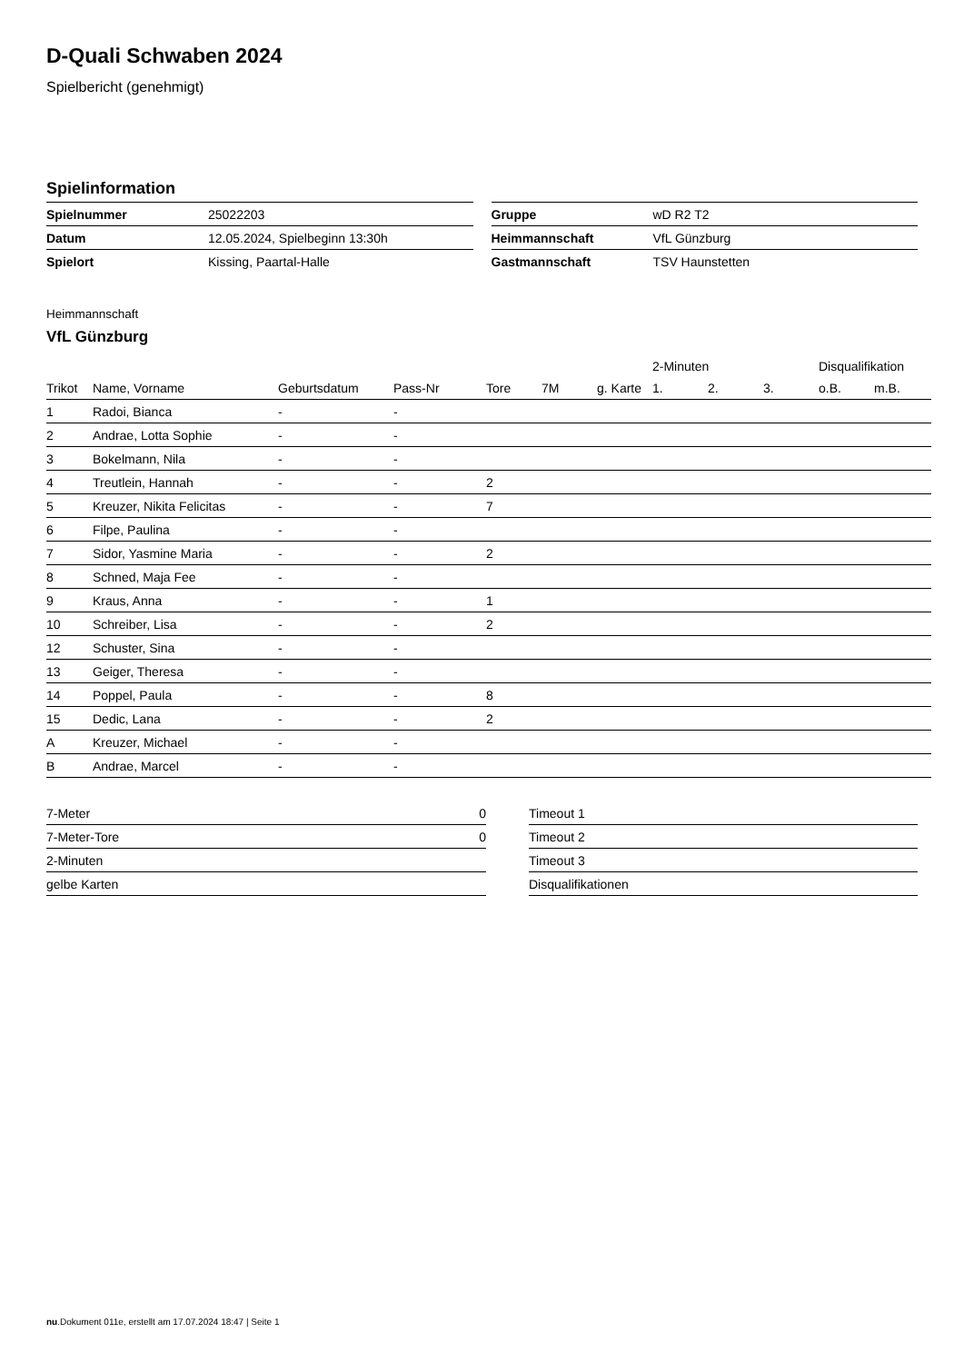D-Quali Schwaben 2024
Spielbericht (genehmigt)
Spielinformation
| Spielnummer | 25022203 |
| Datum | 12.05.2024, Spielbeginn 13:30h |
| Spielort | Kissing, Paartal-Halle |
| Gruppe | wD R2 T2 |
| Heimmannschaft | VfL Günzburg |
| Gastmannschaft | TSV Haunstetten |
Heimmannschaft
VfL Günzburg
| | | | | | | | 2-Minuten | | | Disqualifikation | |
| --- | --- | --- | --- | --- | --- | --- | --- | --- | --- | --- | --- |
| Trikot | Name, Vorname | Geburtsdatum | Pass-Nr | Tore | 7M | g. Karte | 1. | 2. | 3. | o.B. | m.B. |
| 1 | Radoi, Bianca | - | - | | | | | | | | |
| 2 | Andrae, Lotta Sophie | - | - | | | | | | | | |
| 3 | Bokelmann, Nila | - | - | | | | | | | | |
| 4 | Treutlein, Hannah | - | - | 2 | | | | | | | |
| 5 | Kreuzer, Nikita Felicitas | - | - | 7 | | | | | | | |
| 6 | Filpe, Paulina | - | - | | | | | | | | |
| 7 | Sidor, Yasmine Maria | - | - | 2 | | | | | | | |
| 8 | Schned, Maja Fee | - | - | | | | | | | | |
| 9 | Kraus, Anna | - | - | 1 | | | | | | | |
| 10 | Schreiber, Lisa | - | - | 2 | | | | | | | |
| 12 | Schuster, Sina | - | - | | | | | | | | |
| 13 | Geiger, Theresa | - | - | | | | | | | | |
| 14 | Poppel, Paula | - | - | 8 | | | | | | | |
| 15 | Dedic, Lana | - | - | 2 | | | | | | | |
| A | Kreuzer, Michael | - | - | | | | | | | | |
| B | Andrae, Marcel | - | - | | | | | | | | |
| 7-Meter | 0 |
| 7-Meter-Tore | 0 |
| 2-Minuten | |
| gelbe Karten | |
| Timeout 1 |
| Timeout 2 |
| Timeout 3 |
| Disqualifikationen |
nu.Dokument 011e, erstellt am 17.07.2024 18:47 | Seite 1